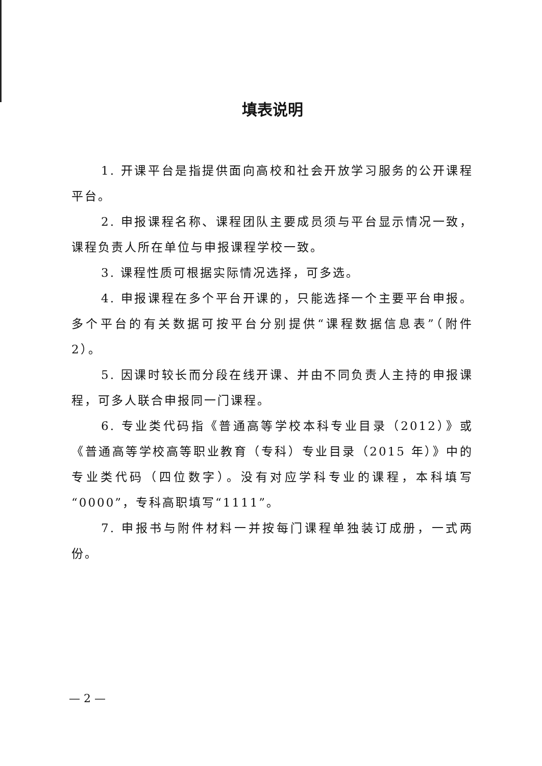填表说明
1. 开课平台是指提供面向高校和社会开放学习服务的公开课程平台。
2. 申报课程名称、课程团队主要成员须与平台显示情况一致，课程负责人所在单位与申报课程学校一致。
3. 课程性质可根据实际情况选择，可多选。
4. 申报课程在多个平台开课的，只能选择一个主要平台申报。多个平台的有关数据可按平台分别提供“课程数据信息表”（附件 2）。
5. 因课时较长而分段在线开课、并由不同负责人主持的申报课程，可多人联合申报同一门课程。
6. 专业类代码指《普通高等学校本科专业目录（2012）》或《普通高等学校高等职业教育（专科）专业目录（2015 年）》中的专业类代码（四位数字）。没有对应学科专业的课程，本科填写“0000”，专科高职填写“1111”。
7. 申报书与附件材料一并按每门课程单独装订成册，一式两份。
— 2 —